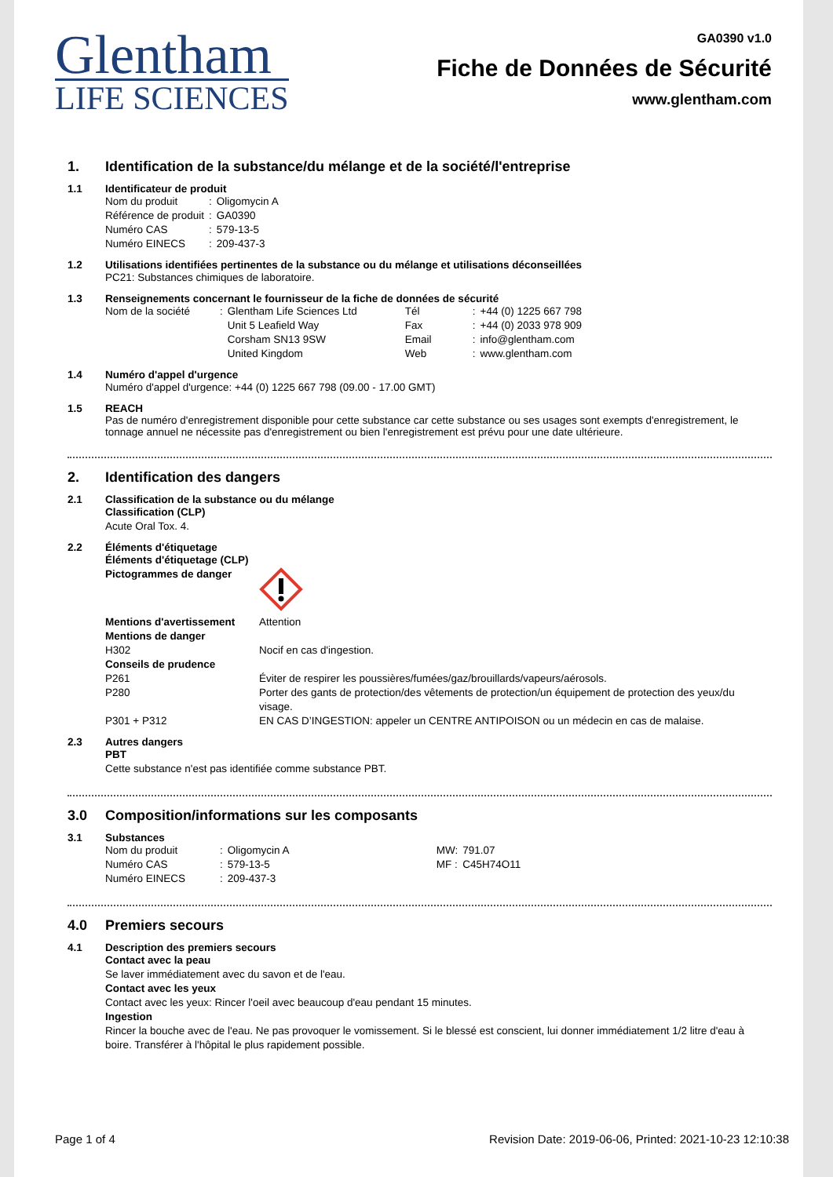Glentham
LIFE SCIENCES
GA0390 v1.0
Fiche de Données de Sécurité
www.glentham.com
1. Identification de la substance/du mélange et de la société/l'entreprise
1.1 Identificateur de produit
| Nom du produit | : | Oligomycin A |
| Référence de produit | : | GA0390 |
| Numéro CAS | : | 579-13-5 |
| Numéro EINECS | : | 209-437-3 |
1.2 Utilisations identifiées pertinentes de la substance ou du mélange et utilisations déconseillées
PC21: Substances chimiques de laboratoire.
1.3 Renseignements concernant le fournisseur de la fiche de données de sécurité
| Nom de la société | : | Glentham Life Sciences Ltd Unit 5 Leafield Way Corsham SN13 9SW United Kingdom | Tél Fax Email Web | : : : : | +44 (0) 1225 667 798 +44 (0) 2033 978 909 info@glentham.com www.glentham.com |
1.4 Numéro d'appel d'urgence
Numéro d'appel d'urgence: +44 (0) 1225 667 798 (09.00 - 17.00 GMT)
1.5 REACH
Pas de numéro d'enregistrement disponible pour cette substance car cette substance ou ses usages sont exempts d'enregistrement, le tonnage annuel ne nécessite pas d'enregistrement ou bien l'enregistrement est prévu pour une date ultérieure.
2. Identification des dangers
2.1 Classification de la substance ou du mélange
Classification (CLP)
Acute Oral Tox. 4.
2.2 Éléments d'étiquetage
| Éléments d'étiquetage (CLP) | |
| Pictogrammes de danger | |
| Mentions d'avertissement | Attention |
| Mentions de danger | |
| H302 | Nocif en cas d'ingestion. |
| Conseils de prudence | |
| P261 | Éviter de respirer les poussières/fumées/gaz/brouillards/vapeurs/aérosols. |
| P280 | Porter des gants de protection/des vêtements de protection/un équipement de protection des yeux/du visage. |
| P301 + P312 | EN CAS D’INGESTION: appeler un CENTRE ANTIPOISON ou un médecin en cas de malaise. |
2.3 Autres dangers
PBT
Cette substance n'est pas identifiée comme substance PBT.
3.0 Composition/informations sur les composants
3.1 Substances
| Nom du produit | : | Oligomycin A | MW: | 791.07 |
| Numéro CAS | : | 579-13-5 | MF : | C45H74O11 |
| Numéro EINECS | : | 209-437-3 | | |
4.0 Premiers secours
4.1 Description des premiers secours
Contact avec la peau
Se laver immédiatement avec du savon et de l'eau.
Contact avec les yeux
Contact avec les yeux: Rincer l'oeil avec beaucoup d'eau pendant 15 minutes.
Ingestion
Rincer la bouche avec de l'eau. Ne pas provoquer le vomissement. Si le blessé est conscient, lui donner immédiatement 1/2 litre d'eau à boire. Transférer à l'hôpital le plus rapidement possible.
Page 1 of 4 Revision Date: 2019-06-06, Printed: 2021-10-23 12:10:38